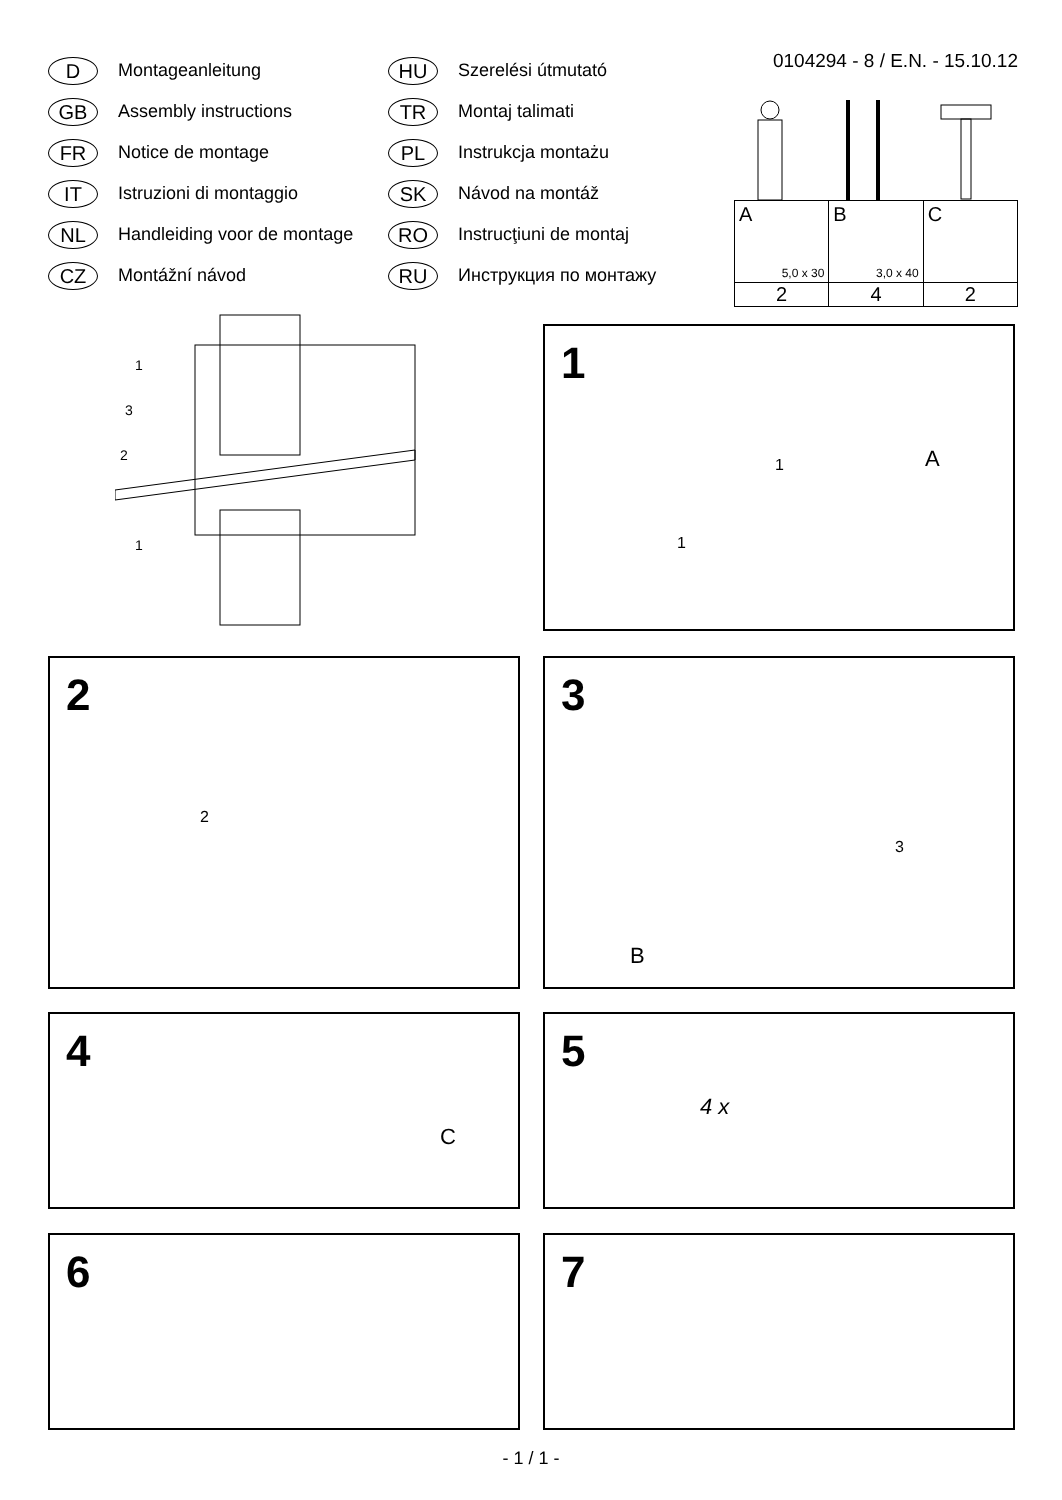D Montageanleitung
GB Assembly instructions
FR Notice de montage
IT Istruzioni di montaggio
NL Handleiding voor de montage
CZ Montážní návod
HU Szerelési útmutató
TR Montaj talimati
PL Instrukcja montażu
SK Návod na montáž
RO Instrucţiuni de montaj
RU Инструкция по монтажу
0104294 - 8 / E.N. - 15.10.12
| A 5,0 x 30 | B 3,0 x 40 | C |
| 2 | 4 | 2 |
1
3
2
1
1
A 1
1
2
2
3
3
B
4
C
5
4 x
6 7
- 1 / 1 -